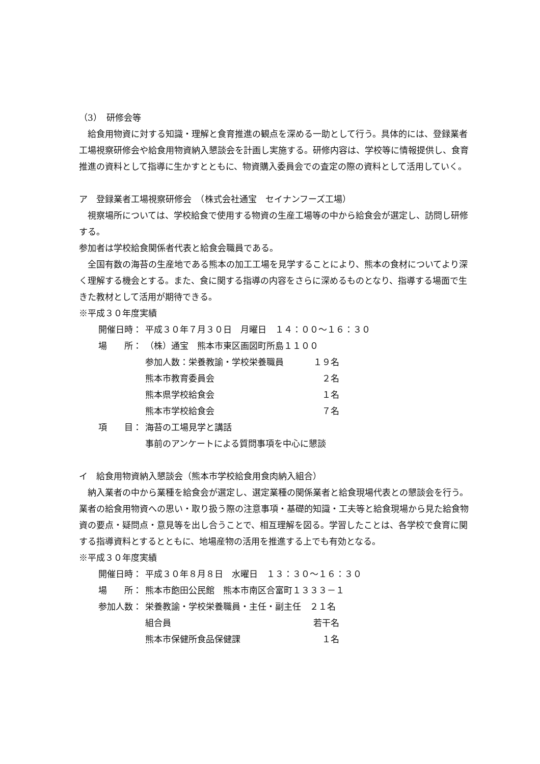（3）　研修会等
給食用物資に対する知識・理解と食育推進の観点を深める一助として行う。具体的には、登録業者工場視察研修会や給食用物資納入懇談会を計画し実施する。研修内容は、学校等に情報提供し、食育推進の資料として指導に生かすとともに、物資購入委員会での査定の際の資料として活用していく。
ア　登録業者工場視察研修会　（株式会社通宝　セイナンフーズ工場）
視察場所については、学校給食で使用する物資の生産工場等の中から給食会が選定し、訪問し研修する。
参加者は学校給食関係者代表と給食会職員である。
全国有数の海苔の生産地である熊本の加工工場を見学することにより、熊本の食材についてより深く理解する機会とする。また、食に関する指導の内容をさらに深めるものとなり、指導する場面で生きた教材として活用が期待できる。
※平成３０年度実績
開催日時： 平成３０年７月３０日　月曜日　１４：００～１６：３０
場　　所： （株）通宝　熊本市東区画図町所島１１００
参加人数：栄養教諭・学校栄養職員 １９名
熊本市教育委員会　２名
熊本県学校給食会　１名
熊本市学校給食会　７名
項　　目： 海苔の工場見学と講話
事前のアンケートによる質問事項を中心に懇談
イ　給食用物資納入懇談会（熊本市学校給食用食肉納入組合）
納入業者の中から業種を給食会が選定し、選定業種の関係業者と給食現場代表との懇談会を行う。業者の給食用物資への思い・取り扱う際の注意事項・基礎的知識・工夫等と給食現場から見た給食物資の要点・疑問点・意見等を出し合うことで、相互理解を図る。学習したことは、各学校で食育に関する指導資料とするとともに、地場産物の活用を推進する上でも有効となる。
※平成３０年度実績
開催日時： 平成３０年８月８日　水曜日　１３：３０～１６：３０
場　　所： 熊本市飽田公民館　熊本市南区合富町１３３３－１
参加人数： 栄養教諭・学校栄養職員・主任・副主任　２１名
組合員 若干名
熊本市保健所食品保健課　１名